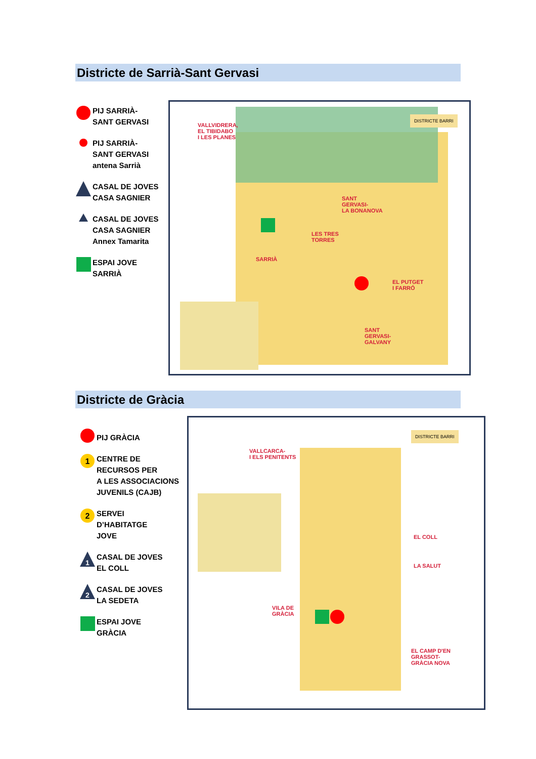Districte de Sarrià-Sant Gervasi
PIJ SARRIÀ-
SANT GERVASI
PIJ SARRIÀ-
SANT GERVASI
antena Sarrià
CASAL DE JOVES
CASA SAGNIER
CASAL DE JOVES
CASA SAGNIER
Annex Tamarita
ESPAI JOVE
SARRIÀ
VALLVIDRERA,
EL TIBIDABO
I LES PLANES
SANT
GERVASI-
LA BONANOVA
LES TRES
TORRES
SARRIÀ
EL PUTGET
I FARRÓ
SANT
GERVASI-
GALVANY
DISTRICTE BARRI
Districte de Gràcia
PIJ GRÀCIA
1
CENTRE DE
RECURSOS PER
A LES ASSOCIACIONS
JUVENILS (CAJB)
2
SERVEI
D’HABITATGE
JOVE
1
CASAL DE JOVES
EL COLL
2
CASAL DE JOVES
LA SEDETA
ESPAI JOVE
GRÀCIA
VALLCARCA-
I ELS PENITENTS
EL COLL
LA SALUT
VILA DE
GRÀCIA
EL CAMP D'EN
GRASSOT-
GRÀCIA NOVA
DISTRICTE BARRI